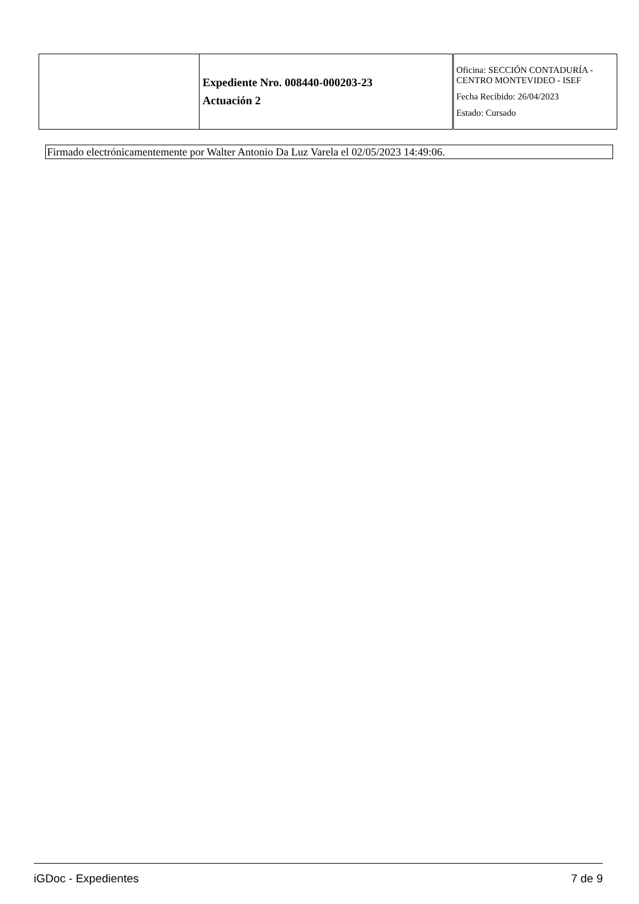| | Expediente Nro. 008440-000203-23 Actuación 2 | Oficina: SECCIÓN CONTADURÍA - CENTRO MONTEVIDEO - ISEF Fecha Recibido: 26/04/2023 Estado: Cursado |
Firmado electrónicamentemente por Walter Antonio Da Luz Varela el 02/05/2023 14:49:06.
iGDoc - Expedientes 7 de 9